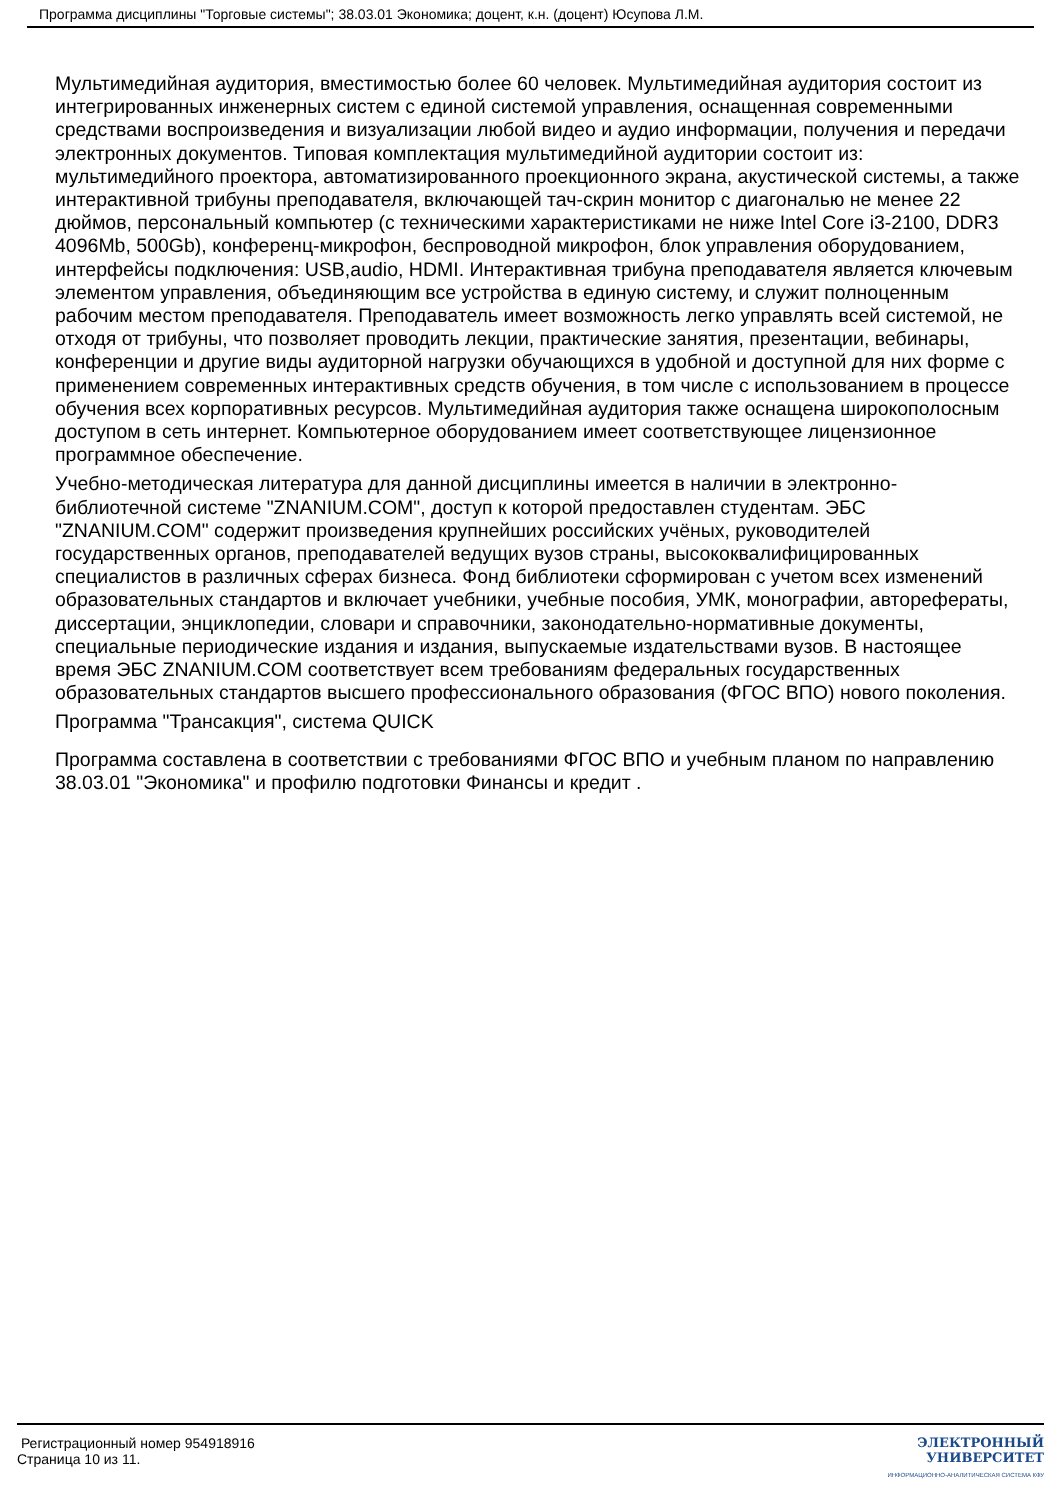Программа дисциплины "Торговые системы"; 38.03.01 Экономика; доцент, к.н. (доцент) Юсупова Л.М.
Мультимедийная аудитория, вместимостью более 60 человек. Мультимедийная аудитория состоит из интегрированных инженерных систем с единой системой управления, оснащенная современными средствами воспроизведения и визуализации любой видео и аудио информации, получения и передачи электронных документов. Типовая комплектация мультимедийной аудитории состоит из: мультимедийного проектора, автоматизированного проекционного экрана, акустической системы, а также интерактивной трибуны преподавателя, включающей тач-скрин монитор с диагональю не менее 22 дюймов, персональный компьютер (с техническими характеристиками не ниже Intel Core i3-2100, DDR3 4096Mb, 500Gb), конференц-микрофон, беспроводной микрофон, блок управления оборудованием, интерфейсы подключения: USB,audio, HDMI. Интерактивная трибуна преподавателя является ключевым элементом управления, объединяющим все устройства в единую систему, и служит полноценным рабочим местом преподавателя. Преподаватель имеет возможность легко управлять всей системой, не отходя от трибуны, что позволяет проводить лекции, практические занятия, презентации, вебинары, конференции и другие виды аудиторной нагрузки обучающихся в удобной и доступной для них форме с применением современных интерактивных средств обучения, в том числе с использованием в процессе обучения всех корпоративных ресурсов. Мультимедийная аудитория также оснащена широкополосным доступом в сеть интернет. Компьютерное оборудованием имеет соответствующее лицензионное программное обеспечение.
Учебно-методическая литература для данной дисциплины имеется в наличии в электронно-библиотечной системе "ZNANIUM.COM", доступ к которой предоставлен студентам. ЭБС "ZNANIUM.COM" содержит произведения крупнейших российских учёных, руководителей государственных органов, преподавателей ведущих вузов страны, высококвалифицированных специалистов в различных сферах бизнеса. Фонд библиотеки сформирован с учетом всех изменений образовательных стандартов и включает учебники, учебные пособия, УМК, монографии, авторефераты, диссертации, энциклопедии, словари и справочники, законодательно-нормативные документы, специальные периодические издания и издания, выпускаемые издательствами вузов. В настоящее время ЭБС ZNANIUM.COM соответствует всем требованиям федеральных государственных образовательных стандартов высшего профессионального образования (ФГОС ВПО) нового поколения.
Программа "Трансакция", система QUICK
Программа составлена в соответствии с требованиями ФГОС ВПО и учебным планом по направлению 38.03.01 "Экономика" и профилю подготовки Финансы и кредит .
Регистрационный номер 954918916
Страница 10 из 11.
ЭЛЕКТРОННЫЙ
УНИВЕРСИТЕТ
ИНФОРМАЦИОННО-АНАЛИТИЧЕСКАЯ СИСТЕМА КФУ